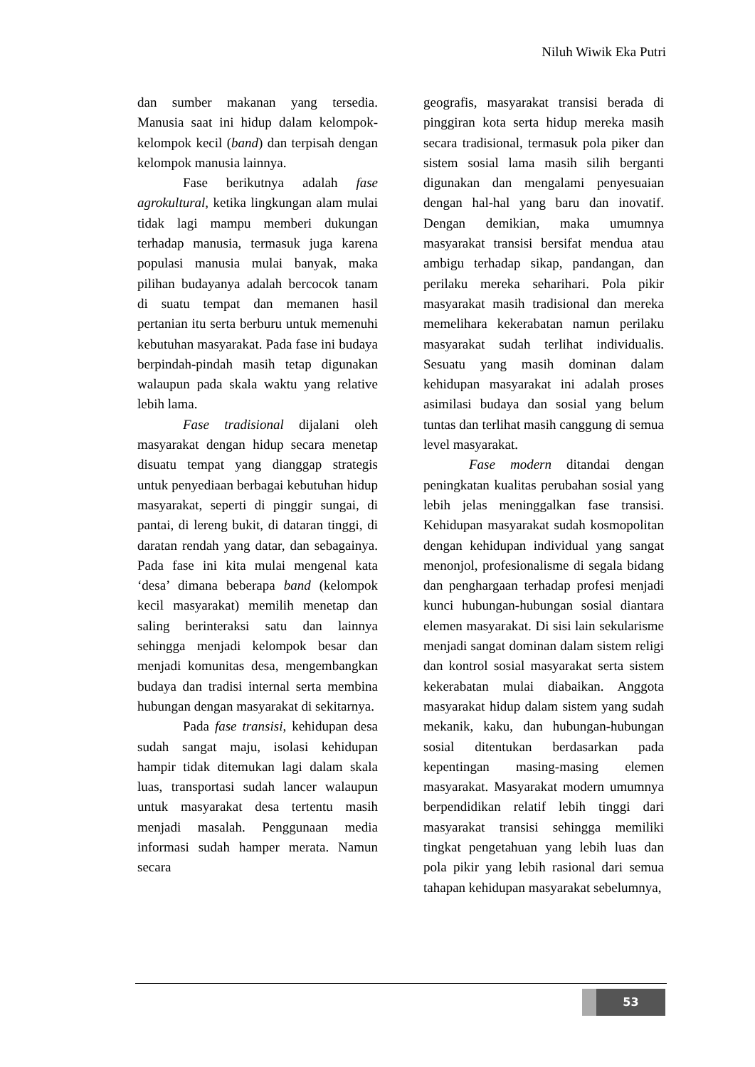Niluh Wiwik Eka Putri
dan sumber makanan yang tersedia. Manusia saat ini hidup dalam kelompok-kelompok kecil (band) dan terpisah dengan kelompok manusia lainnya.
Fase berikutnya adalah fase agrokultural, ketika lingkungan alam mulai tidak lagi mampu memberi dukungan terhadap manusia, termasuk juga karena populasi manusia mulai banyak, maka pilihan budayanya adalah bercocok tanam di suatu tempat dan memanen hasil pertanian itu serta berburu untuk memenuhi kebutuhan masyarakat. Pada fase ini budaya berpindah-pindah masih tetap digunakan walaupun pada skala waktu yang relative lebih lama.
Fase tradisional dijalani oleh masyarakat dengan hidup secara menetap disuatu tempat yang dianggap strategis untuk penyediaan berbagai kebutuhan hidup masyarakat, seperti di pinggir sungai, di pantai, di lereng bukit, di dataran tinggi, di daratan rendah yang datar, dan sebagainya. Pada fase ini kita mulai mengenal kata ‘desa’ dimana beberapa band (kelompok kecil masyarakat) memilih menetap dan saling berinteraksi satu dan lainnya sehingga menjadi kelompok besar dan menjadi komunitas desa, mengembangkan budaya dan tradisi internal serta membina hubungan dengan masyarakat di sekitarnya.
Pada fase transisi, kehidupan desa sudah sangat maju, isolasi kehidupan hampir tidak ditemukan lagi dalam skala luas, transportasi sudah lancer walaupun untuk masyarakat desa tertentu masih menjadi masalah. Penggunaan media informasi sudah hamper merata. Namun secara
geografis, masyarakat transisi berada di pinggiran kota serta hidup mereka masih secara tradisional, termasuk pola piker dan sistem sosial lama masih silih berganti digunakan dan mengalami penyesuaian dengan hal-hal yang baru dan inovatif. Dengan demikian, maka umumnya masyarakat transisi bersifat mendua atau ambigu terhadap sikap, pandangan, dan perilaku mereka seharihari. Pola pikir masyarakat masih tradisional dan mereka memelihara kekerabatan namun perilaku masyarakat sudah terlihat individualis. Sesuatu yang masih dominan dalam kehidupan masyarakat ini adalah proses asimilasi budaya dan sosial yang belum tuntas dan terlihat masih canggung di semua level masyarakat.
Fase modern ditandai dengan peningkatan kualitas perubahan sosial yang lebih jelas meninggalkan fase transisi. Kehidupan masyarakat sudah kosmopolitan dengan kehidupan individual yang sangat menonjol, profesionalisme di segala bidang dan penghargaan terhadap profesi menjadi kunci hubungan-hubungan sosial diantara elemen masyarakat. Di sisi lain sekularisme menjadi sangat dominan dalam sistem religi dan kontrol sosial masyarakat serta sistem kekerabatan mulai diabaikan. Anggota masyarakat hidup dalam sistem yang sudah mekanik, kaku, dan hubungan-hubungan sosial ditentukan berdasarkan pada kepentingan masing-masing elemen masyarakat. Masyarakat modern umumnya berpendidikan relatif lebih tinggi dari masyarakat transisi sehingga memiliki tingkat pengetahuan yang lebih luas dan pola pikir yang lebih rasional dari semua tahapan kehidupan masyarakat sebelumnya,
53